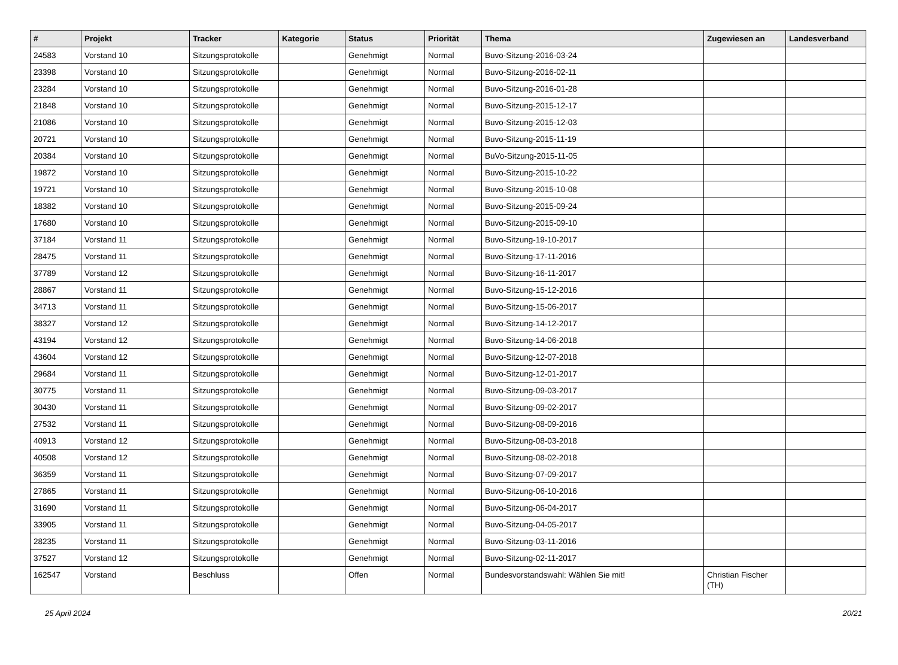| # | Projekt | Tracker | Kategorie | Status | Priorität | Thema | Zugewiesen an | Landesverband |
| --- | --- | --- | --- | --- | --- | --- | --- | --- |
| 24583 | Vorstand 10 | Sitzungsprotokolle | | Genehmigt | Normal | Buvo-Sitzung-2016-03-24 | | |
| 23398 | Vorstand 10 | Sitzungsprotokolle | | Genehmigt | Normal | Buvo-Sitzung-2016-02-11 | | |
| 23284 | Vorstand 10 | Sitzungsprotokolle | | Genehmigt | Normal | Buvo-Sitzung-2016-01-28 | | |
| 21848 | Vorstand 10 | Sitzungsprotokolle | | Genehmigt | Normal | Buvo-Sitzung-2015-12-17 | | |
| 21086 | Vorstand 10 | Sitzungsprotokolle | | Genehmigt | Normal | Buvo-Sitzung-2015-12-03 | | |
| 20721 | Vorstand 10 | Sitzungsprotokolle | | Genehmigt | Normal | Buvo-Sitzung-2015-11-19 | | |
| 20384 | Vorstand 10 | Sitzungsprotokolle | | Genehmigt | Normal | BuVo-Sitzung-2015-11-05 | | |
| 19872 | Vorstand 10 | Sitzungsprotokolle | | Genehmigt | Normal | Buvo-Sitzung-2015-10-22 | | |
| 19721 | Vorstand 10 | Sitzungsprotokolle | | Genehmigt | Normal | Buvo-Sitzung-2015-10-08 | | |
| 18382 | Vorstand 10 | Sitzungsprotokolle | | Genehmigt | Normal | Buvo-Sitzung-2015-09-24 | | |
| 17680 | Vorstand 10 | Sitzungsprotokolle | | Genehmigt | Normal | Buvo-Sitzung-2015-09-10 | | |
| 37184 | Vorstand 11 | Sitzungsprotokolle | | Genehmigt | Normal | Buvo-Sitzung-19-10-2017 | | |
| 28475 | Vorstand 11 | Sitzungsprotokolle | | Genehmigt | Normal | Buvo-Sitzung-17-11-2016 | | |
| 37789 | Vorstand 12 | Sitzungsprotokolle | | Genehmigt | Normal | Buvo-Sitzung-16-11-2017 | | |
| 28867 | Vorstand 11 | Sitzungsprotokolle | | Genehmigt | Normal | Buvo-Sitzung-15-12-2016 | | |
| 34713 | Vorstand 11 | Sitzungsprotokolle | | Genehmigt | Normal | Buvo-Sitzung-15-06-2017 | | |
| 38327 | Vorstand 12 | Sitzungsprotokolle | | Genehmigt | Normal | Buvo-Sitzung-14-12-2017 | | |
| 43194 | Vorstand 12 | Sitzungsprotokolle | | Genehmigt | Normal | Buvo-Sitzung-14-06-2018 | | |
| 43604 | Vorstand 12 | Sitzungsprotokolle | | Genehmigt | Normal | Buvo-Sitzung-12-07-2018 | | |
| 29684 | Vorstand 11 | Sitzungsprotokolle | | Genehmigt | Normal | Buvo-Sitzung-12-01-2017 | | |
| 30775 | Vorstand 11 | Sitzungsprotokolle | | Genehmigt | Normal | Buvo-Sitzung-09-03-2017 | | |
| 30430 | Vorstand 11 | Sitzungsprotokolle | | Genehmigt | Normal | Buvo-Sitzung-09-02-2017 | | |
| 27532 | Vorstand 11 | Sitzungsprotokolle | | Genehmigt | Normal | Buvo-Sitzung-08-09-2016 | | |
| 40913 | Vorstand 12 | Sitzungsprotokolle | | Genehmigt | Normal | Buvo-Sitzung-08-03-2018 | | |
| 40508 | Vorstand 12 | Sitzungsprotokolle | | Genehmigt | Normal | Buvo-Sitzung-08-02-2018 | | |
| 36359 | Vorstand 11 | Sitzungsprotokolle | | Genehmigt | Normal | Buvo-Sitzung-07-09-2017 | | |
| 27865 | Vorstand 11 | Sitzungsprotokolle | | Genehmigt | Normal | Buvo-Sitzung-06-10-2016 | | |
| 31690 | Vorstand 11 | Sitzungsprotokolle | | Genehmigt | Normal | Buvo-Sitzung-06-04-2017 | | |
| 33905 | Vorstand 11 | Sitzungsprotokolle | | Genehmigt | Normal | Buvo-Sitzung-04-05-2017 | | |
| 28235 | Vorstand 11 | Sitzungsprotokolle | | Genehmigt | Normal | Buvo-Sitzung-03-11-2016 | | |
| 37527 | Vorstand 12 | Sitzungsprotokolle | | Genehmigt | Normal | Buvo-Sitzung-02-11-2017 | | |
| 162547 | Vorstand | Beschluss | | Offen | Normal | Bundesvorstandswahl: Wählen Sie mit! | Christian Fischer (TH) | |
25 April 2024 20/21